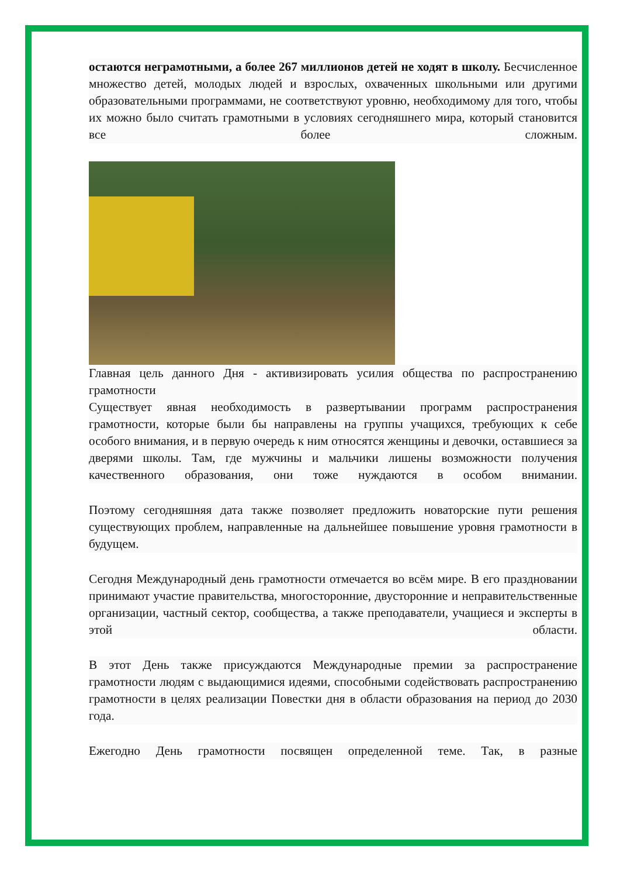остаются неграмотными, а более 267 миллионов детей не ходят в школу. Бесчисленное множество детей, молодых людей и взрослых, охваченных школьными или другими образовательными программами, не соответствуют уровню, необходимому для того, чтобы их можно было считать грамотными в условиях сегодняшнего мира, который становится все более сложным.
Главная цель данного Дня - активизировать усилия общества по распространению грамотности
Существует явная необходимость в развертывании программ распространения грамотности, которые были бы направлены на группы учащихся, требующих к себе особого внимания, и в первую очередь к ним относятся женщины и девочки, оставшиеся за дверями школы. Там, где мужчины и мальчики лишены возможности получения качественного образования, они тоже нуждаются в особом внимании.
Поэтому сегодняшняя дата также позволяет предложить новаторские пути решения существующих проблем, направленные на дальнейшее повышение уровня грамотности в будущем.
Сегодня Международный день грамотности отмечается во всём мире. В его праздновании принимают участие правительства, многосторонние, двусторонние и неправительственные организации, частный сектор, сообщества, а также преподаватели, учащиеся и эксперты в этой области.
В этот День также присуждаются Международные премии за распространение грамотности людям с выдающимися идеями, способными содействовать распространению грамотности в целях реализации Повестки дня в области образования на период до 2030 года.
Ежегодно День грамотности посвящен определенной теме. Так, в разные